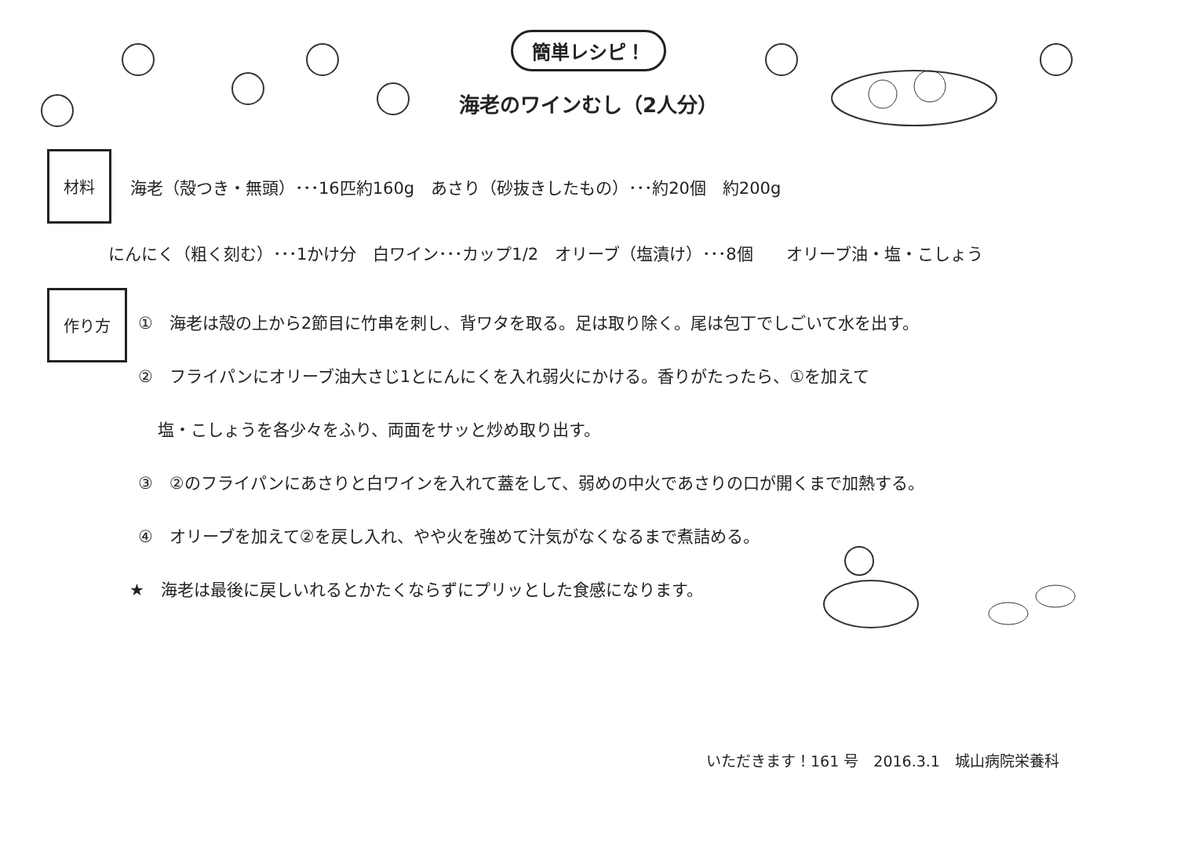簡単レシピ！
海老のワインむし（2人分）
材料
海老（殻つき・無頭）･･･16匹約160g　あさり（砂抜きしたもの）･･･約20個　約200g
にんにく（粗く刻む）･･･1かけ分　白ワイン･･･カップ1/2　オリーブ（塩漬け）･･･8個　　オリーブ油・塩・こしょう
作り方 ①　海老は殻の上から2節目に竹串を刺し、背ワタを取る。足は取り除く。尾は包丁でしごいて水を出す。
②　フライパンにオリーブ油大さじ1とにんにくを入れ弱火にかける。香りがたったら、①を加えて
塩・こしょうを各少々をふり、両面をサッと炒め取り出す。
③　②のフライパンにあさりと白ワインを入れて蓋をして、弱めの中火であさりの口が開くまで加熱する。
④　オリーブを加えて②を戻し入れ、やや火を強めて汁気がなくなるまで煮詰める。
★　海老は最後に戻しいれるとかたくならずにプリッとした食感になります。
いただきます！161 号　2016.3.1　城山病院栄養科